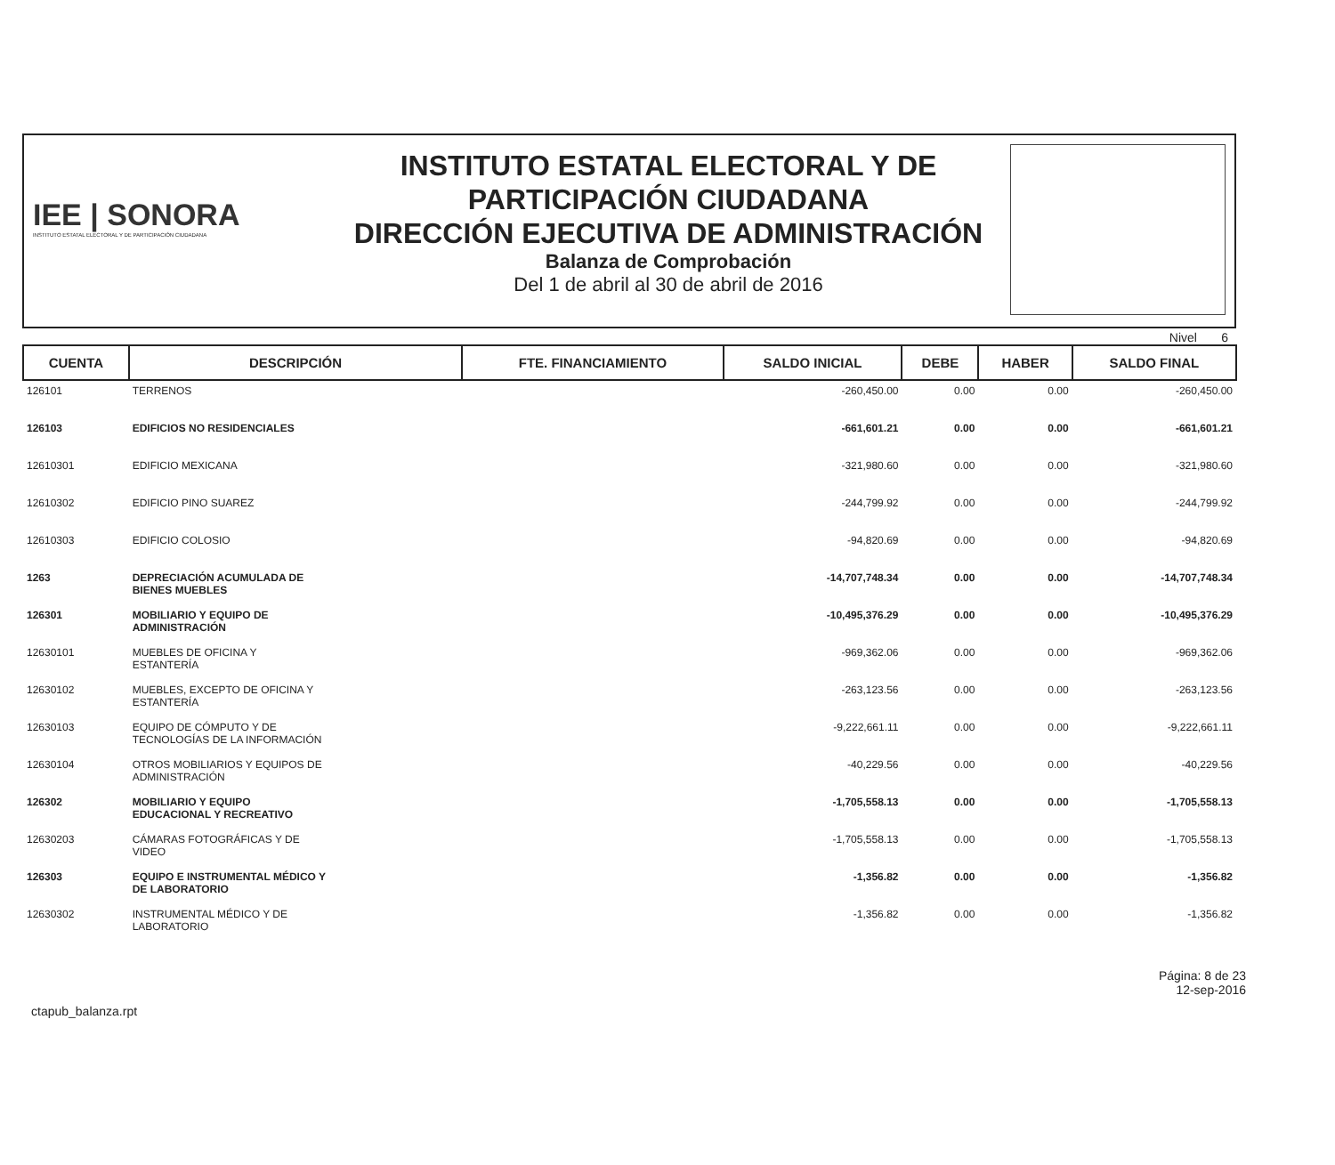IEE | SONORA
INSTITUTO ESTATAL ELECTORAL Y DE PARTICIPACIÓN CIUDADANA
INSTITUTO ESTATAL ELECTORAL Y DE PARTICIPACIÓN CIUDADANA
DIRECCIÓN EJECUTIVA DE ADMINISTRACIÓN
Balanza de Comprobación
Del 1 de abril al 30 de abril de 2016
Nivel 6
| CUENTA | DESCRIPCIÓN | FTE. FINANCIAMIENTO | SALDO INICIAL | DEBE | HABER | SALDO FINAL |
| --- | --- | --- | --- | --- | --- | --- |
| 126101 | TERRENOS | | -260,450.00 | 0.00 | 0.00 | -260,450.00 |
| 126103 | EDIFICIOS NO RESIDENCIALES | | -661,601.21 | 0.00 | 0.00 | -661,601.21 |
| 12610301 | EDIFICIO MEXICANA | | -321,980.60 | 0.00 | 0.00 | -321,980.60 |
| 12610302 | EDIFICIO PINO SUAREZ | | -244,799.92 | 0.00 | 0.00 | -244,799.92 |
| 12610303 | EDIFICIO COLOSIO | | -94,820.69 | 0.00 | 0.00 | -94,820.69 |
| 1263 | DEPRECIACIÓN ACUMULADA DE BIENES MUEBLES | | -14,707,748.34 | 0.00 | 0.00 | -14,707,748.34 |
| 126301 | MOBILIARIO Y EQUIPO DE ADMINISTRACIÓN | | -10,495,376.29 | 0.00 | 0.00 | -10,495,376.29 |
| 12630101 | MUEBLES DE OFICINA Y ESTANTERÍA | | -969,362.06 | 0.00 | 0.00 | -969,362.06 |
| 12630102 | MUEBLES, EXCEPTO DE OFICINA Y ESTANTERÍA | | -263,123.56 | 0.00 | 0.00 | -263,123.56 |
| 12630103 | EQUIPO DE CÓMPUTO Y DE TECNOLOGÍAS DE LA INFORMACIÓN | | -9,222,661.11 | 0.00 | 0.00 | -9,222,661.11 |
| 12630104 | OTROS MOBILIARIOS Y EQUIPOS DE ADMINISTRACIÓN | | -40,229.56 | 0.00 | 0.00 | -40,229.56 |
| 126302 | MOBILIARIO Y EQUIPO EDUCACIONAL Y RECREATIVO | | -1,705,558.13 | 0.00 | 0.00 | -1,705,558.13 |
| 12630203 | CÁMARAS FOTOGRÁFICAS Y DE VIDEO | | -1,705,558.13 | 0.00 | 0.00 | -1,705,558.13 |
| 126303 | EQUIPO E INSTRUMENTAL MÉDICO Y DE LABORATORIO | | -1,356.82 | 0.00 | 0.00 | -1,356.82 |
| 12630302 | INSTRUMENTAL MÉDICO Y DE LABORATORIO | | -1,356.82 | 0.00 | 0.00 | -1,356.82 |
ctapub_balanza.rpt
Página: 8 de 23
12-sep-2016